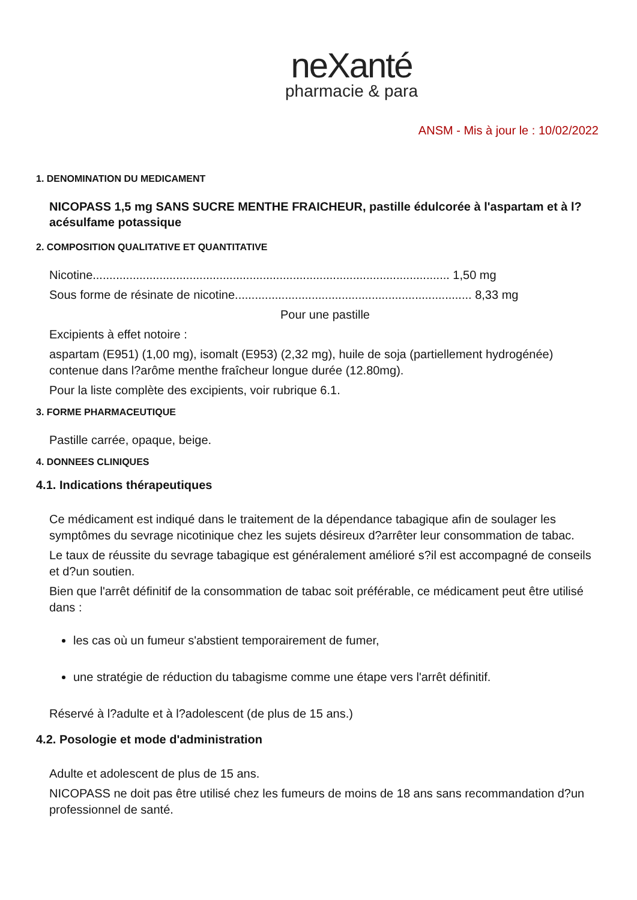neXanté
pharmacie & para
ANSM - Mis à jour le : 10/02/2022
1. DENOMINATION DU MEDICAMENT
NICOPASS 1,5 mg SANS SUCRE MENTHE FRAICHEUR, pastille édulcorée à l'aspartam et à l?acésulfame potassique
2. COMPOSITION QUALITATIVE ET QUANTITATIVE
Nicotine........................................................................................................... 1,50 mg
Sous forme de résinate de nicotine....................................................................... 8,33 mg
Pour une pastille
Excipients à effet notoire :
aspartam (E951) (1,00 mg), isomalt (E953) (2,32 mg), huile de soja (partiellement hydrogénée) contenue dans l?arôme menthe fraîcheur longue durée (12.80mg).
Pour la liste complète des excipients, voir rubrique 6.1.
3. FORME PHARMACEUTIQUE
Pastille carrée, opaque, beige.
4. DONNEES CLINIQUES
4.1. Indications thérapeutiques
Ce médicament est indiqué dans le traitement de la dépendance tabagique afin de soulager les symptômes du sevrage nicotinique chez les sujets désireux d?arrêter leur consommation de tabac.
Le taux de réussite du sevrage tabagique est généralement amélioré s?il est accompagné de conseils et d?un soutien.
Bien que l'arrêt définitif de la consommation de tabac soit préférable, ce médicament peut être utilisé dans :
les cas où un fumeur s'abstient temporairement de fumer,
une stratégie de réduction du tabagisme comme une étape vers l'arrêt définitif.
Réservé à l?adulte et à l?adolescent (de plus de 15 ans.)
4.2. Posologie et mode d'administration
Adulte et adolescent de plus de 15 ans.
NICOPASS ne doit pas être utilisé chez les fumeurs de moins de 18 ans sans recommandation d?un professionnel de santé.